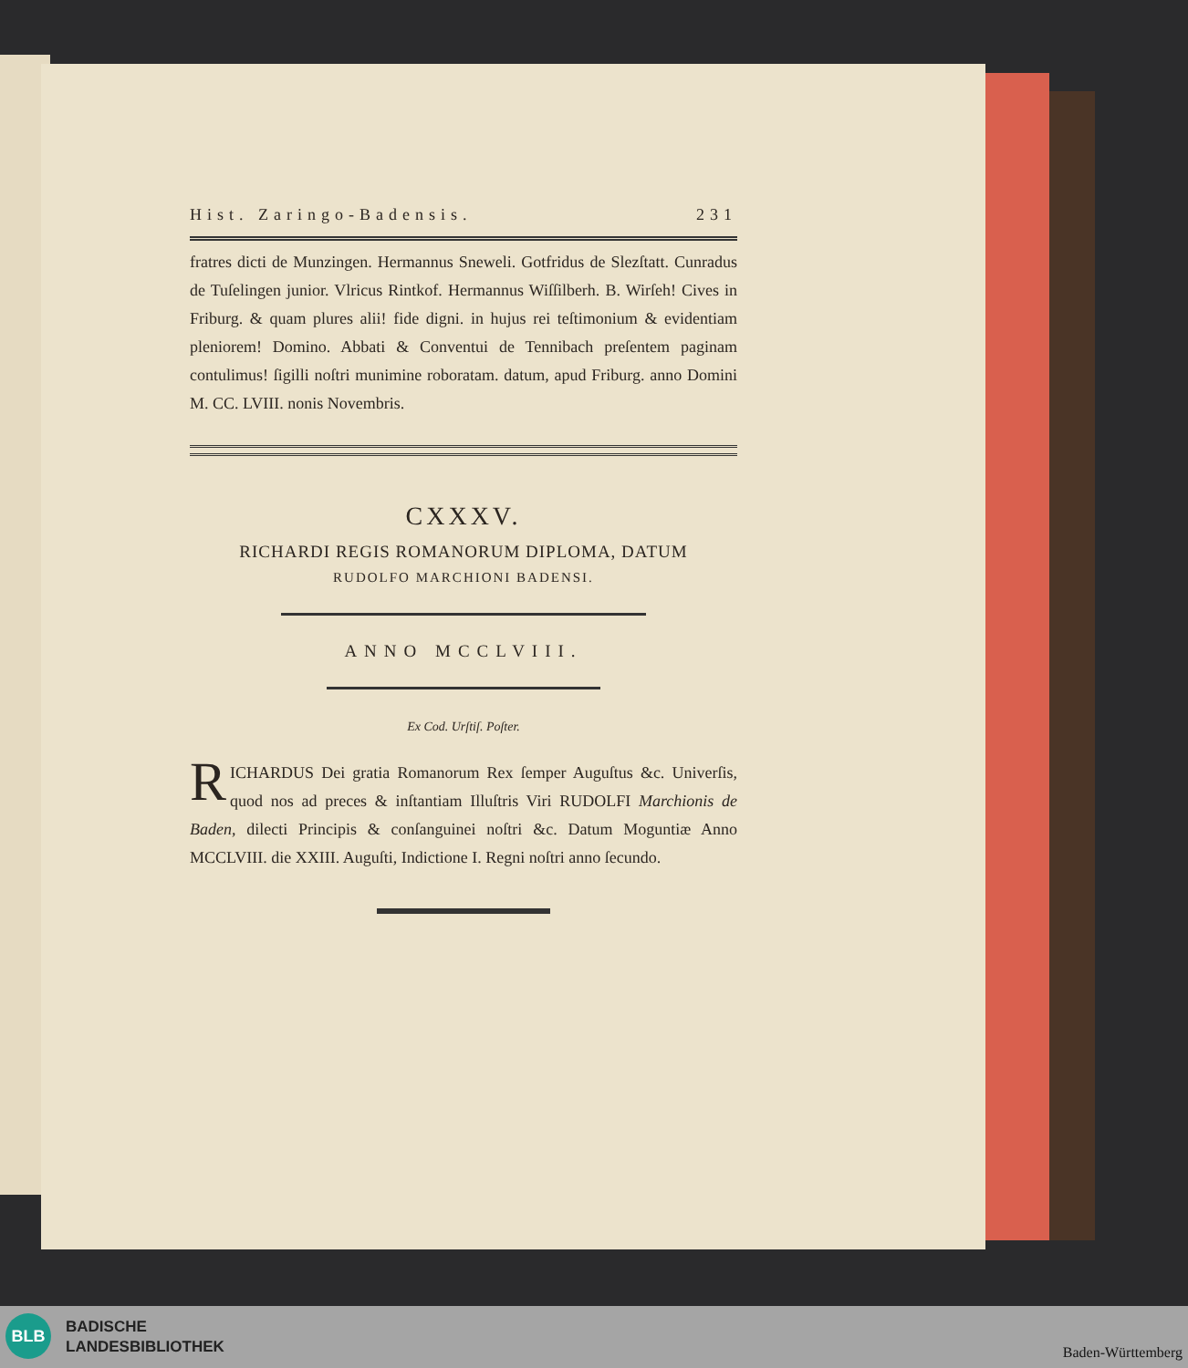Hist. Zaringo-Badensis. 231
fratres dicti de Munzingen. Hermannus Sneweli. Gotfridus de Slezſtatt. Cunradus de Tuſelingen junior. Vlricus Rintkof. Hermannus Wiſſilberh. B. Wirſeh! Cives in Friburg. & quam plures alii! fide digni. in hujus rei teſtimonium & evidentiam pleniorem! Domino. Abbati & Conventui de Tennibach preſentem paginam contulimus! ſigilli noſtri munimine roboratam. datum, apud Friburg. anno Domini M. CC. LVIII. nonis Novembris.
CXXXV.
RICHARDI REGIS ROMANORUM DIPLOMA, DATUM
RUDOLFO MARCHIONI BADENSI.
ANNO MCCLVIII.
Ex Cod. Urſtiſ. Poſter.
RICHARDUS Dei gratia Romanorum Rex ſemper Auguſtus &c. Univerſis, quod nos ad preces & inſtantiam Illuſtris Viri RUDOLFI Marchionis de Baden, dilecti Principis & conſanguinei noſtri &c. Datum Moguntiæ Anno MCCLVIII. die XXIII. Auguſti, Indictione I. Regni noſtri anno ſecundo.
BLB
BADISCHE
LANDESBIBLIOTHEK
Baden-Württemberg